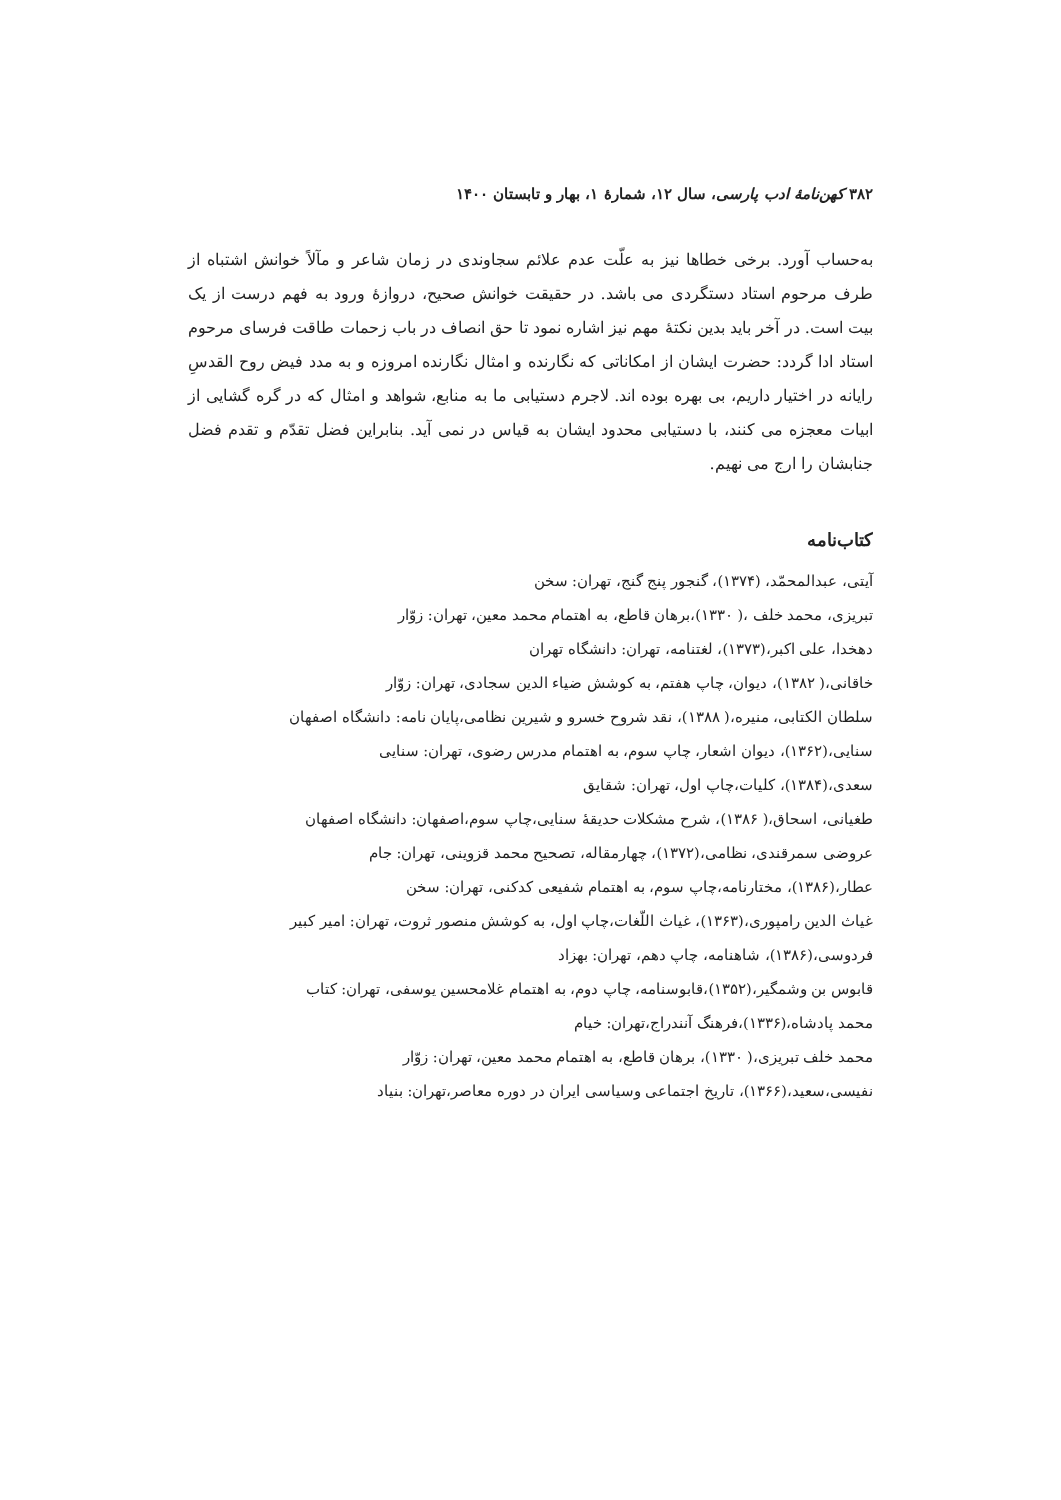۳۸۲ کهن‌نامهٔ ادب پارسی، سال ۱۲، شمارهٔ ۱، بهار و تابستان ۱۴۰۰
به‌حساب آورد. برخی خطاها نیز به علّت عدم علائم سجاوندی در زمان شاعر و مآلاً خوانش اشتباه از طرف مرحوم استاد دستگردی می باشد. در حقیقت خوانش صحیح، دروازهٔ ورود به فهم درست از یک بیت است. در آخر باید بدین نکتهٔ مهم نیز اشاره نمود تا حق انصاف در باب زحمات طاقت فرسای مرحوم استاد ادا گردد: حضرت ایشان از امکاناتی که نگارنده و امثال نگارنده امروزه و به مدد فیض روح القدسِ رایانه در اختیار داریم، بی بهره بوده اند. لاجرم دستیابی ما به منابع، شواهد و امثال که در گره گشایی از ابیات معجزه می کنند، با دستیابی محدود ایشان به قیاس در نمی آید. بنابراین فضل تقدّم و تقدم فضل جنابشان را ارج می نهیم.
کتاب‌نامه
آیتی، عبدالمحمّد، (۱۳۷۴)، گنجور پنج گنج، تهران: سخن
تبریزی، محمد خلف ،( ۱۳۳۰)،برهان قاطع، به اهتمام محمد معین، تهران: زوّار
دهخدا، علی اکبر،(۱۳۷۳)، لغتنامه، تهران: دانشگاه تهران
خاقانی،( ۱۳۸۲)، دیوان، چاپ هفتم، به کوشش ضیاء الدین سجادی، تهران: زوّار
سلطان الکتابی، منیره،( ۱۳۸۸)، نقد شروح خسرو و شیرین نظامی،پایان نامه: دانشگاه اصفهان
سنایی،(۱۳۶۲)، دیوان اشعار، چاپ سوم، به اهتمام مدرس رضوی، تهران: سنایی
سعدی،(۱۳۸۴)، کلیات،چاپ اول، تهران: شقایق
طغیانی، اسحاق،( ۱۳۸۶)، شرح مشکلات حدیقهٔ سنایی،چاپ سوم،اصفهان: دانشگاه اصفهان
عروضی سمرقندی، نظامی،(۱۳۷۲)، چهارمقاله، تصحیح محمد قزوینی، تهران: جام
عطار،(۱۳۸۶)، مختارنامه،چاپ سوم، به اهتمام شفیعی کدکنی، تهران: سخن
غیاث الدین رامپوری،(۱۳۶۳)، غیاث اللّغات،چاپ اول، به کوشش منصور ثروت، تهران: امیر کبیر
فردوسی،(۱۳۸۶)، شاهنامه، چاپ دهم، تهران: بهزاد
قابوس بن وشمگیر،(۱۳۵۲)،قابوسنامه، چاپ دوم، به اهتمام غلامحسین یوسفی، تهران: کتاب
محمد پادشاه،(۱۳۳۶)،فرهنگ آنندراج،تهران: خیام
محمد خلف تبریزی،( ۱۳۳۰)، برهان قاطع، به اهتمام محمد معین، تهران: زوّار
نفیسی،سعید،(۱۳۶۶)، تاریخ اجتماعی وسیاسی ایران در دوره معاصر،تهران: بنیاد